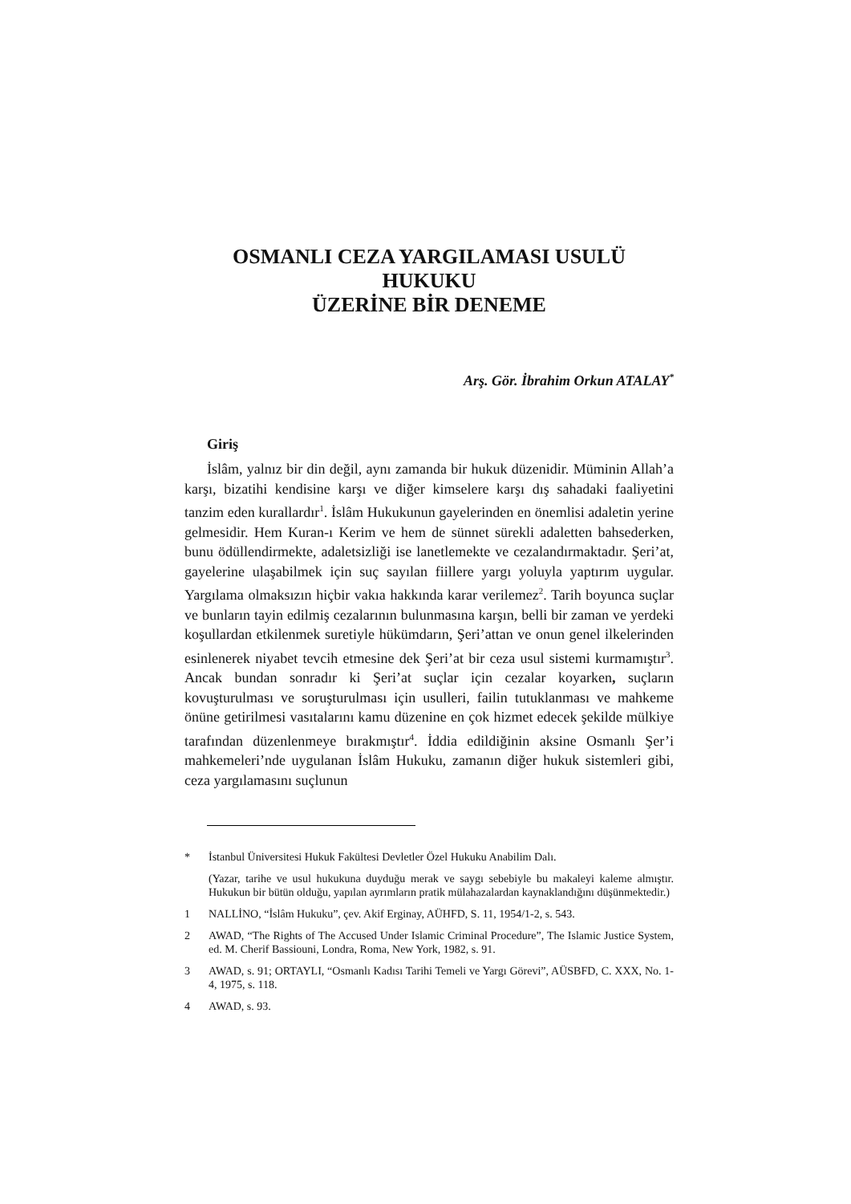OSMANLI CEZA YARGILAMASI USULÜ HUKUKU
ÜZERİNE BİR DENEME
Arş. Gör. İbrahim Orkun ATALAY<sup>*</sup>
Giriş
İslâm, yalnız bir din değil, aynı zamanda bir hukuk düzenidir. Müminin Allah’a karşı, bizatihi kendisine karşı ve diğer kimselere karşı dış sahadaki faaliyetini tanzim eden kurallardır<sup>1</sup>. İslâm Hukukunun gayelerinden en önemlisi adaletin yerine gelmesidir. Hem Kuran-ı Kerim ve hem de sünnet sürekli adaletten bahsederken, bunu ödüllendirmekte, adaletsizliği ise lanetlemekte ve cezalandırmaktadır. Şeri’at, gayelerine ulaşabilmek için suç sayılan fiillere yargı yoluyla yaptırım uygular. Yargılama olmaksızın hiçbir vakıa hakkında karar verilemez<sup>2</sup>. Tarih boyunca suçlar ve bunların tayin edilmiş cezalarının bulunmasına karşın, belli bir zaman ve yerdeki koşullardan etkilenmek suretiyle hükümdarın, Şeri’attan ve onun genel ilkelerinden esinlenerek niyabet tevcih etmesine dek Şeri’at bir ceza usul sistemi kurmamıştır<sup>3</sup>. Ancak bundan sonradır ki Şeri’at suçlar için cezalar koyarken, suçların kovuşturulması ve soruşturulması için usulleri, failin tutuklanması ve mahkeme önüne getirilmesi vasıtalarını kamu düzenine en çok hizmet edecek şekilde mülkiye tarafından düzenlenmeye bırakmıştır<sup>4</sup>. İddia edildiğinin aksine Osmanlı Şer’i mahkemeleri’nde uygulanan İslâm Hukuku, zamanın diğer hukuk sistemleri gibi, ceza yargılamasını suçlunun
* İstanbul Üniversitesi Hukuk Fakültesi Devletler Özel Hukuku Anabilim Dalı.
(Yazar, tarihe ve usul hukukuna duyduğu merak ve saygı sebebiyle bu makaleyi kaleme almıştır. Hukukun bir bütün olduğu, yapılan ayrımların pratik mülahazalardan kaynaklandığını düşünmektedir.)
1 NALLİNO, “İslâm Hukuku”, çev. Akif Erginay, AÜHFD, S. 11, 1954/1-2, s. 543.
2 AWAD, “The Rights of The Accused Under Islamic Criminal Procedure”, The Islamic Justice System, ed. M. Cherif Bassiouni, Londra, Roma, New York, 1982, s. 91.
3 AWAD, s. 91; ORTAYLI, “Osmanlı Kadısı Tarihi Temeli ve Yargı Görevi”, AÜSBFD, C. XXX, No. 1-4, 1975, s. 118.
4 AWAD, s. 93.